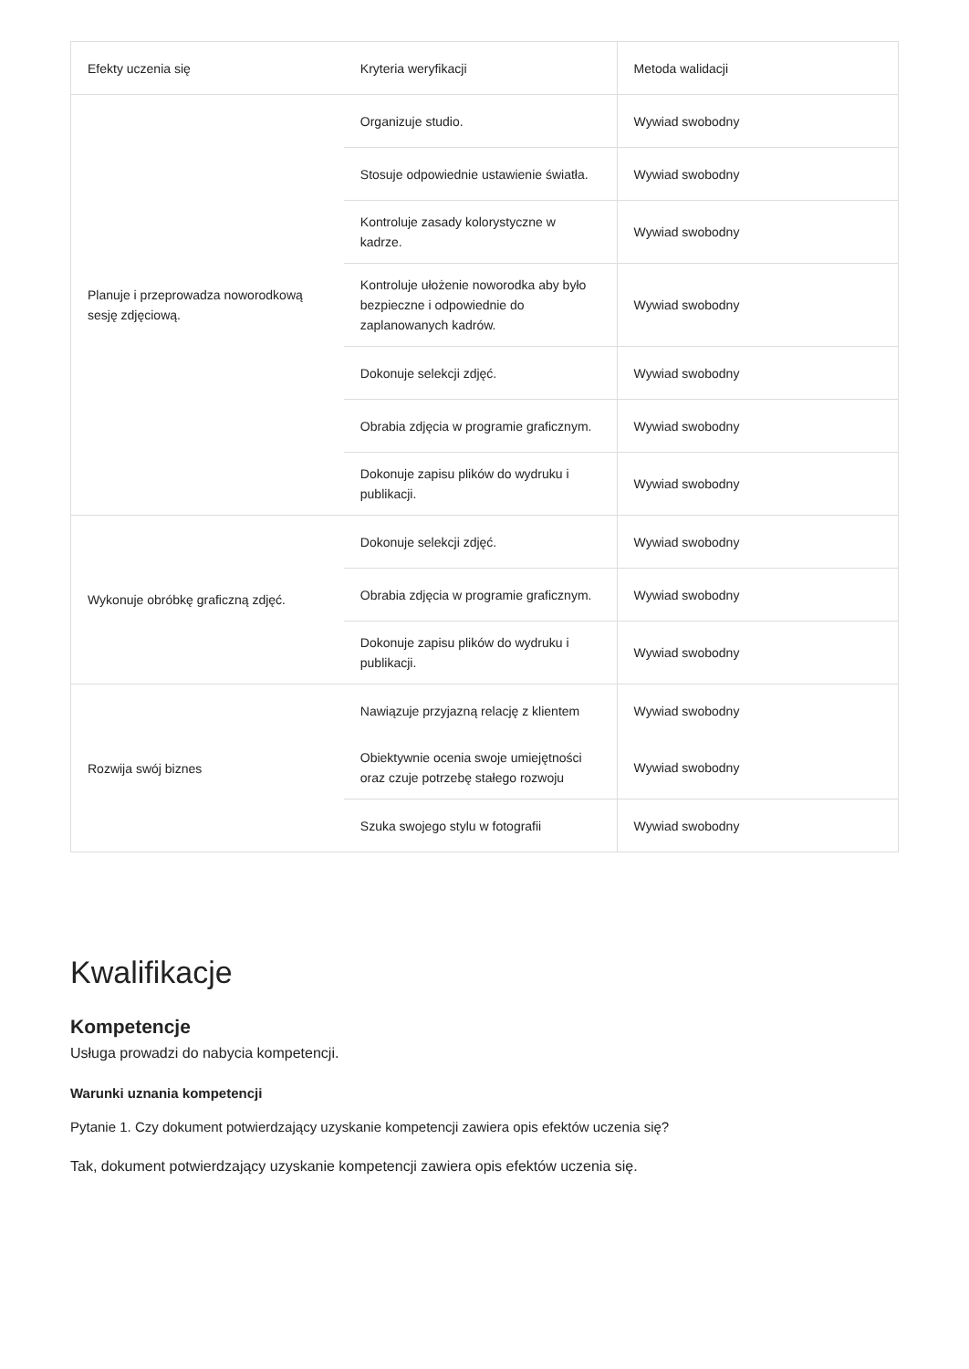| Efekty uczenia się | Kryteria weryfikacji | Metoda walidacji |
| --- | --- | --- |
| Planuje i przeprowadza noworodkową sesję zdjęciową. | Organizuje studio. | Wywiad swobodny |
| | Stosuje odpowiednie ustawienie światła. | Wywiad swobodny |
| | Kontroluje zasady kolorystyczne w kadrze. | Wywiad swobodny |
| | Kontroluje ułożenie noworodka aby było bezpieczne i odpowiednie do zaplanowanych kadrów. | Wywiad swobodny |
| | Dokonuje selekcji zdjęć. | Wywiad swobodny |
| | Obrabia zdjęcia w programie graficznym. | Wywiad swobodny |
| | Dokonuje zapisu plików do wydruku i publikacji. | Wywiad swobodny |
| Wykonuje obróbkę graficzną zdjęć. | Dokonuje selekcji zdjęć. | Wywiad swobodny |
| | Obrabia zdjęcia w programie graficznym. | Wywiad swobodny |
| | Dokonuje zapisu plików do wydruku i publikacji. | Wywiad swobodny |
| Rozwija swój biznes | Nawiązuje przyjazną relację z klientem | Wywiad swobodny |
| | Obiektywnie ocenia swoje umiejętności oraz czuje potrzebę stałego rozwoju | Wywiad swobodny |
| | Szuka swojego stylu w fotografii | Wywiad swobodny |
Kwalifikacje
Kompetencje
Usługa prowadzi do nabycia kompetencji.
Warunki uznania kompetencji
Pytanie 1. Czy dokument potwierdzający uzyskanie kompetencji zawiera opis efektów uczenia się?
Tak, dokument potwierdzający uzyskanie kompetencji zawiera opis efektów uczenia się.